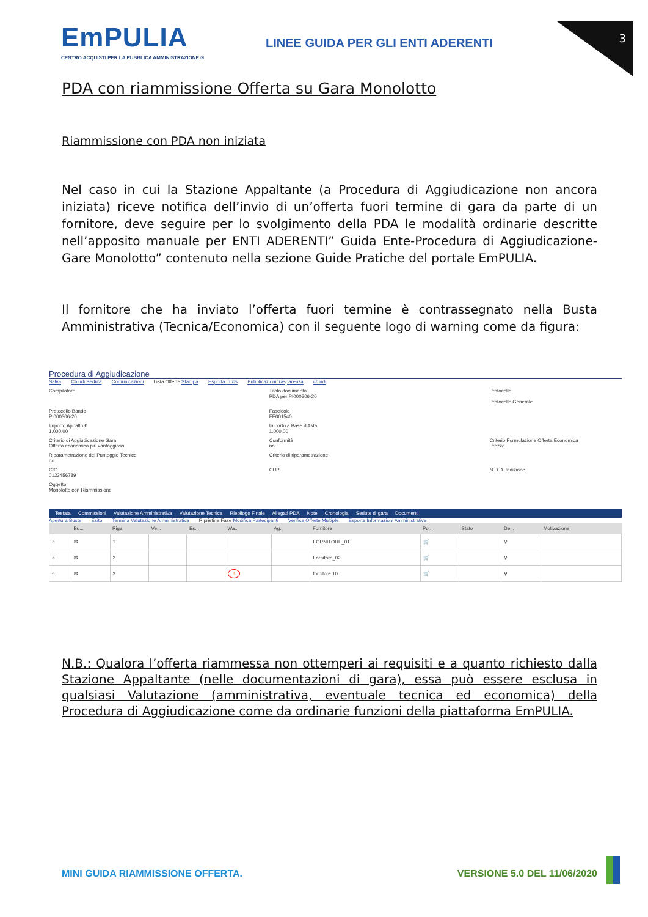3
EmPULIA
CENTRO ACQUISTI PER LA PUBBLICA AMMINISTRAZIONE ®
LINEE GUIDA PER GLI ENTI ADERENTI
PDA con riammissione Offerta su Gara Monolotto
Riammissione con PDA non iniziata
Nel caso in cui la Stazione Appaltante (a Procedura di Aggiudicazione non ancora iniziata) riceve notifica dell’invio di un’offerta fuori termine di gara da parte di un fornitore, deve seguire per lo svolgimento della PDA le modalità ordinarie descritte nell’apposito manuale per ENTI ADERENTI” Guida Ente-Procedura di Aggiudicazione-Gare Monolotto” contenuto nella sezione Guide Pratiche del portale EmPULIA.
Il fornitore che ha inviato l’offerta fuori termine è contrassegnato nella Busta Amministrativa (Tecnica/Economica) con il seguente logo di warning come da figura:
Procedura di Aggiudicazione
Salva Chiudi Seduta Comunicazioni Lista Offerte Stampa Esporta in xls Pubblicazioni trasparenza chiudi
Compilatore
Titolo documento
PDA per PI000306-20
Protocollo
Protocollo Generale
Protocollo Bando
PI000306-20
Fascicolo
FE001540
Importo Appalto €
1.000,00
Importo a Base d'Asta
1.000,00
Criterio di Aggiudicazione Gara
Offerta economica più vantaggiosa
Conformità
no
Criterio Formulazione Offerta Economica
Prezzo
Riparametrazione del Punteggio Tecnico
no
Criterio di riparametrazione
CIG
0123456789
CUP
N.D.D. Indizione
Oggetto
Monolotto con Riammissione
Testata Commissioni Valutazione Amministrativa Valutazione Tecnica Riepilogo Finale Allegati PDA Note Cronologia Sedute di gara Documenti
Apertura Buste Esito Termina Valutazione Amministrativa Ripristina Fase Modifica Partecipanti Verifica Offerte Multiple Esporta Informazioni Amministrative
| | Bu... | Riga | Ve... | Es... | Wa... | Ag... | Fornitore | Po... | Stato | De... | Motivazione |
| --- | --- | --- | --- | --- | --- | --- | --- | --- | --- | --- | --- |
| ○ | ✉ | 1 | | | | | FORNITORE_01 | 🛒 | | ⚲ | |
| ○ | ✉ | 2 | | | | | Fornitore_02 | 🛒 | | ⚲ | |
| ○ | ✉ | 3 | | | ! | | fornitore 10 | 🛒 | | ⚲ | |
N.B.: Qualora l’offerta riammessa non ottemperi ai requisiti e a quanto richiesto dalla Stazione Appaltante (nelle documentazioni di gara), essa può essere esclusa in qualsiasi Valutazione (amministrativa, eventuale tecnica ed economica) della Procedura di Aggiudicazione come da ordinarie funzioni della piattaforma EmPULIA.
MINI GUIDA RIAMMISSIONE OFFERTA. VERSIONE 5.0 DEL 11/06/2020